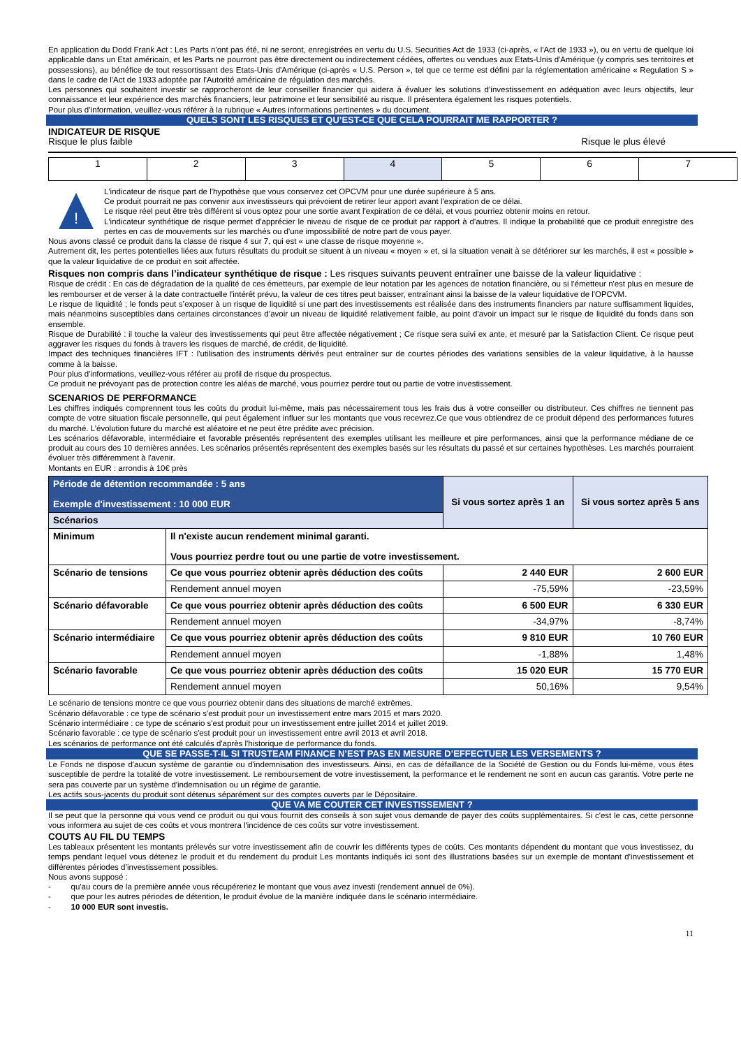En application du Dodd Frank Act : Les Parts n'ont pas été, ni ne seront, enregistrées en vertu du U.S. Securities Act de 1933 (ci-après, « l'Act de 1933 »), ou en vertu de quelque loi applicable dans un Etat américain, et les Parts ne pourront pas être directement ou indirectement cédées, offertes ou vendues aux Etats-Unis d'Amérique (y compris ses territoires et possessions), au bénéfice de tout ressortissant des Etats-Unis d'Amérique (ci-après « U.S. Person », tel que ce terme est défini par la réglementation américaine « Regulation S » dans le cadre de l'Act de 1933 adoptée par l'Autorité américaine de régulation des marchés.
Les personnes qui souhaitent investir se rapprocheront de leur conseiller financier qui aidera à évaluer les solutions d’investissement en adéquation avec leurs objectifs, leur connaissance et leur expérience des marchés financiers, leur patrimoine et leur sensibilité au risque. Il présentera également les risques potentiels.
Pour plus d’information, veuillez-vous référer à la rubrique « Autres informations pertinentes » du document.
QUELS SONT LES RISQUES ET QU’EST-CE QUE CELA POURRAIT ME RAPPORTER ?
INDICATEUR DE RISQUE
Risque le plus faible Risque le plus élevé
| 1 | 2 | 3 | 4 | 5 | 6 | 7 |
!
L'indicateur de risque part de l'hypothèse que vous conservez cet OPCVM pour une durée supérieure à 5 ans.
Ce produit pourrait ne pas convenir aux investisseurs qui prévoient de retirer leur apport avant l'expiration de ce délai.
Le risque réel peut être très différent si vous optez pour une sortie avant l'expiration de ce délai, et vous pourriez obtenir moins en retour.
L'indicateur synthétique de risque permet d'apprécier le niveau de risque de ce produit par rapport à d'autres. Il indique la probabilité que ce produit enregistre des pertes en cas de mouvements sur les marchés ou d'une impossibilité de notre part de vous payer.
Nous avons classé ce produit dans la classe de risque 4 sur 7, qui est « une classe de risque moyenne ».
Autrement dit, les pertes potentielles liées aux futurs résultats du produit se situent à un niveau « moyen » et, si la situation venait à se détériorer sur les marchés, il est « possible » que la valeur liquidative de ce produit en soit affectée.
Risques non compris dans l’indicateur synthétique de risque : Les risques suivants peuvent entraîner une baisse de la valeur liquidative :
Risque de crédit : En cas de dégradation de la qualité de ces émetteurs, par exemple de leur notation par les agences de notation financière, ou si l'émetteur n'est plus en mesure de les rembourser et de verser à la date contractuelle l'intérêt prévu, la valeur de ces titres peut baisser, entraînant ainsi la baisse de la valeur liquidative de l'OPCVM.
Le risque de liquidité ; le fonds peut s’exposer à un risque de liquidité si une part des investissements est réalisée dans des instruments financiers par nature suffisamment liquides, mais néanmoins susceptibles dans certaines circonstances d’avoir un niveau de liquidité relativement faible, au point d’avoir un impact sur le risque de liquidité du fonds dans son ensemble.
Risque de Durabilité : il touche la valeur des investissements qui peut être affectée négativement ; Ce risque sera suivi ex ante, et mesuré par la Satisfaction Client. Ce risque peut aggraver les risques du fonds à travers les risques de marché, de crédit, de liquidité.
Impact des techniques financières IFT : l'utilisation des instruments dérivés peut entraîner sur de courtes périodes des variations sensibles de la valeur liquidative, à la hausse comme à la baisse.
Pour plus d'informations, veuillez-vous référer au profil de risque du prospectus.
Ce produit ne prévoyant pas de protection contre les aléas de marché, vous pourriez perdre tout ou partie de votre investissement.
SCENARIOS DE PERFORMANCE
Les chiffres indiqués comprennent tous les coûts du produit lui-même, mais pas nécessairement tous les frais dus à votre conseiller ou distributeur. Ces chiffres ne tiennent pas compte de votre situation fiscale personnelle, qui peut également influer sur les montants que vous recevrez.Ce que vous obtiendrez de ce produit dépend des performances futures du marché. L’évolution future du marché est aléatoire et ne peut être prédite avec précision.
Les scénarios défavorable, intermédiaire et favorable présentés représentent des exemples utilisant les meilleure et pire performances, ainsi que la performance médiane de ce produit au cours des 10 dernières années. Les scénarios présentés représentent des exemples basés sur les résultats du passé et sur certaines hypothèses. Les marchés pourraient évoluer très différemment à l'avenir.
Montants en EUR : arrondis à 10€ près
| Période de détention recommandée : 5 ans Exemple d'investissement : 10 000 EUR | | Si vous sortez après 1 an | Si vous sortez après 5 ans |
| --- | --- | --- | --- |
| Scénarios | | | |
| Minimum | Il n'existe aucun rendement minimal garanti. Vous pourriez perdre tout ou une partie de votre investissement. | | |
| Scénario de tensions | Ce que vous pourriez obtenir après déduction des coûts | 2 440 EUR | 2 600 EUR |
| | Rendement annuel moyen | -75,59% | -23,59% |
| Scénario défavorable | Ce que vous pourriez obtenir après déduction des coûts | 6 500 EUR | 6 330 EUR |
| | Rendement annuel moyen | -34,97% | -8,74% |
| Scénario intermédiaire | Ce que vous pourriez obtenir après déduction des coûts | 9 810 EUR | 10 760 EUR |
| | Rendement annuel moyen | -1,88% | 1,48% |
| Scénario favorable | Ce que vous pourriez obtenir après déduction des coûts | 15 020 EUR | 15 770 EUR |
| | Rendement annuel moyen | 50,16% | 9,54% |
Le scénario de tensions montre ce que vous pourriez obtenir dans des situations de marché extrêmes.
Scénario défavorable : ce type de scénario s'est produit pour un investissement entre mars 2015 et mars 2020.
Scénario intermédiaire : ce type de scénario s'est produit pour un investissement entre juillet 2014 et juillet 2019.
Scénario favorable : ce type de scénario s'est produit pour un investissement entre avril 2013 et avril 2018.
Les scénarios de performance ont été calculés d'après l'historique de performance du fonds.
QUE SE PASSE-T-IL SI TRUSTEAM FINANCE N’EST PAS EN MESURE D’EFFECTUER LES VERSEMENTS ?
Le Fonds ne dispose d'aucun système de garantie ou d'indemnisation des investisseurs. Ainsi, en cas de défaillance de la Société de Gestion ou du Fonds lui-même, vous êtes susceptible de perdre la totalité de votre investissement. Le remboursement de votre investissement, la performance et le rendement ne sont en aucun cas garantis. Votre perte ne sera pas couverte par un système d'indemnisation ou un régime de garantie.
Les actifs sous-jacents du produit sont détenus séparément sur des comptes ouverts par le Dépositaire.
QUE VA ME COUTER CET INVESTISSEMENT ?
Il se peut que la personne qui vous vend ce produit ou qui vous fournit des conseils à son sujet vous demande de payer des coûts supplémentaires. Si c'est le cas, cette personne vous informera au sujet de ces coûts et vous montrera l'incidence de ces coûts sur votre investissement.
COUTS AU FIL DU TEMPS
Les tableaux présentent les montants prélevés sur votre investissement afin de couvrir les différents types de coûts. Ces montants dépendent du montant que vous investissez, du temps pendant lequel vous détenez le produit et du rendement du produit Les montants indiqués ici sont des illustrations basées sur un exemple de montant d’investissement et différentes périodes d’investissement possibles.
Nous avons supposé :
- qu'au cours de la première année vous récupéreriez le montant que vous avez investi (rendement annuel de 0%).
- que pour les autres périodes de détention, le produit évolue de la manière indiquée dans le scénario intermédiaire.
- 10 000 EUR sont investis.
11